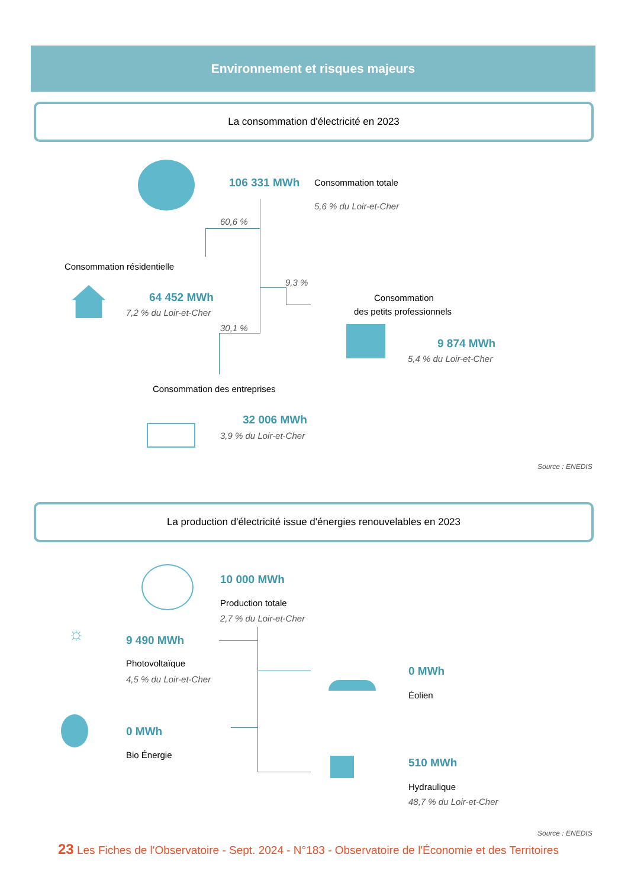Environnement et risques majeurs
La consommation d'électricité en 2023
106 331 MWh Consommation totale
5,6 % du Loir-et-Cher
60,6 %
Consommation résidentielle
64 452 MWh
7,2 % du Loir-et-Cher
9,3 %
Consommation
des petits professionnels
9 874 MWh
5,4 % du Loir-et-Cher
30,1 %
Consommation des entreprises
32 006 MWh
3,9 % du Loir-et-Cher
Source : ENEDIS
La production d'électricité issue d'énergies renouvelables en 2023
10 000 MWh
Production totale
2,7 % du Loir-et-Cher
☼ 9 490 MWh
Photovoltaïque
4,5 % du Loir-et-Cher
0 MWh
Éolien
0 MWh
Bio Énergie
510 MWh
Hydraulique
48,7 % du Loir-et-Cher
Source : ENEDIS
23 Les Fiches de l'Observatoire - Sept. 2024 - N°183 - Observatoire de l'Économie et des Territoires